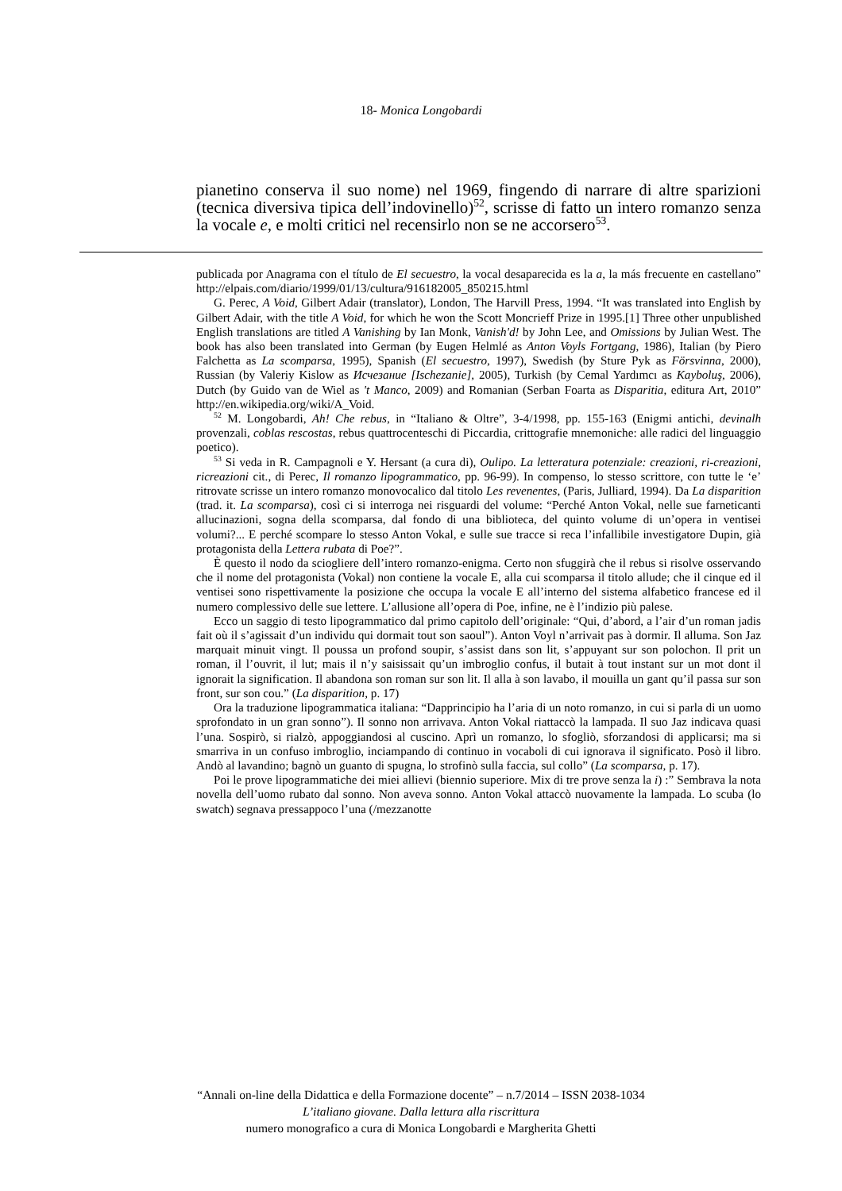18- Monica Longobardi
pianetino conserva il suo nome) nel 1969, fingendo di narrare di altre sparizioni (tecnica diversiva tipica dell’indovinello)<sup>52</sup>, scrisse di fatto un intero romanzo senza la vocale e, e molti critici nel recensirlo non se ne accorsero<sup>53</sup>.
publicada por Anagrama con el título de El secuestro, la vocal desaparecida es la a, la más frecuente en castellano” http://elpais.com/diario/1999/01/13/cultura/916182005_850215.html
G. Perec, A Void, Gilbert Adair (translator), London, The Harvill Press, 1994. “It was translated into English by Gilbert Adair, with the title A Void, for which he won the Scott Moncrieff Prize in 1995.[1] Three other unpublished English translations are titled A Vanishing by Ian Monk, Vanish'd! by John Lee, and Omissions by Julian West. The book has also been translated into German (by Eugen Helmlé as Anton Voyls Fortgang, 1986), Italian (by Piero Falchetta as La scomparsa, 1995), Spanish (El secuestro, 1997), Swedish (by Sture Pyk as Försvinna, 2000), Russian (by Valeriy Kislow as Исчезание [Ischezanie], 2005), Turkish (by Cemal Yardımcı as Kayboluş, 2006), Dutch (by Guido van de Wiel as 't Manco, 2009) and Romanian (Serban Foarta as Disparitia, editura Art, 2010” http://en.wikipedia.org/wiki/A_Void.
<sup>52</sup> M. Longobardi, Ah! Che rebus, in “Italiano & Oltre”, 3-4/1998, pp. 155-163 (Enigmi antichi, devinalh provenzali, coblas rescostas, rebus quattrocenteschi di Piccardia, crittografie mnemoniche: alle radici del linguaggio poetico).
<sup>53</sup> Si veda in R. Campagnoli e Y. Hersant (a cura di), Oulipo. La letteratura potenziale: creazioni, ri-creazioni, ricreazioni cit., di Perec, Il romanzo lipogrammatico, pp. 96-99). In compenso, lo stesso scrittore, con tutte le ‘e’ ritrovate scrisse un intero romanzo monovocalico dal titolo Les revenentes, (Paris, Julliard, 1994). Da La disparition (trad. it. La scomparsa), così ci si interroga nei risguardi del volume: “Perché Anton Vokal, nelle sue farneticanti allucinazioni, sogna della scomparsa, dal fondo di una biblioteca, del quinto volume di un’opera in ventisei volumi?... E perché scompare lo stesso Anton Vokal, e sulle sue tracce si reca l’infallibile investigatore Dupin, già protagonista della Lettera rubata di Poe?”.
È questo il nodo da sciogliere dell’intero romanzo-enigma. Certo non sfuggirà che il rebus si risolve osservando che il nome del protagonista (Vokal) non contiene la vocale E, alla cui scomparsa il titolo allude; che il cinque ed il ventisei sono rispettivamente la posizione che occupa la vocale E all’interno del sistema alfabetico francese ed il numero complessivo delle sue lettere. L’allusione all’opera di Poe, infine, ne è l’indizio più palese.
Ecco un saggio di testo lipogrammatico dal primo capitolo dell’originale: “Qui, d’abord, a l’air d’un roman jadis fait où il s’agissait d’un individu qui dormait tout son saoul”). Anton Voyl n’arrivait pas à dormir. Il alluma. Son Jaz marquait minuit vingt. Il poussa un profond soupir, s’assist dans son lit, s’appuyant sur son polochon. Il prit un roman, il l’ouvrit, il lut; mais il n’y saisissait qu’un imbroglio confus, il butait à tout instant sur un mot dont il ignorait la signification. Il abandona son roman sur son lit. Il alla à son lavabo, il mouilla un gant qu’il passa sur son front, sur son cou.” (La disparition, p. 17)
Ora la traduzione lipogrammatica italiana: “Dapprincipio ha l’aria di un noto romanzo, in cui si parla di un uomo sprofondato in un gran sonno”). Il sonno non arrivava. Anton Vokal riattaccò la lampada. Il suo Jaz indicava quasi l’una. Sospirò, si rialzò, appoggiandosi al cuscino. Aprì un romanzo, lo sfogliò, sforzandosi di applicarsi; ma si smarriva in un confuso imbroglio, inciampando di continuo in vocaboli di cui ignorava il significato. Posò il libro. Andò al lavandino; bagnò un guanto di spugna, lo strofinò sulla faccia, sul collo” (La scomparsa, p. 17).
Poi le prove lipogrammatiche dei miei allievi (biennio superiore. Mix di tre prove senza la i) :” Sembrava la nota novella dell’uomo rubato dal sonno. Non aveva sonno. Anton Vokal attaccò nuovamente la lampada. Lo scuba (lo swatch) segnava pressappoco l’una (/mezzanotte
“Annali on-line della Didattica e della Formazione docente” – n.7/2014 – ISSN 2038-1034
L’italiano giovane. Dalla lettura alla riscrittura
numero monografico a cura di Monica Longobardi e Margherita Ghetti